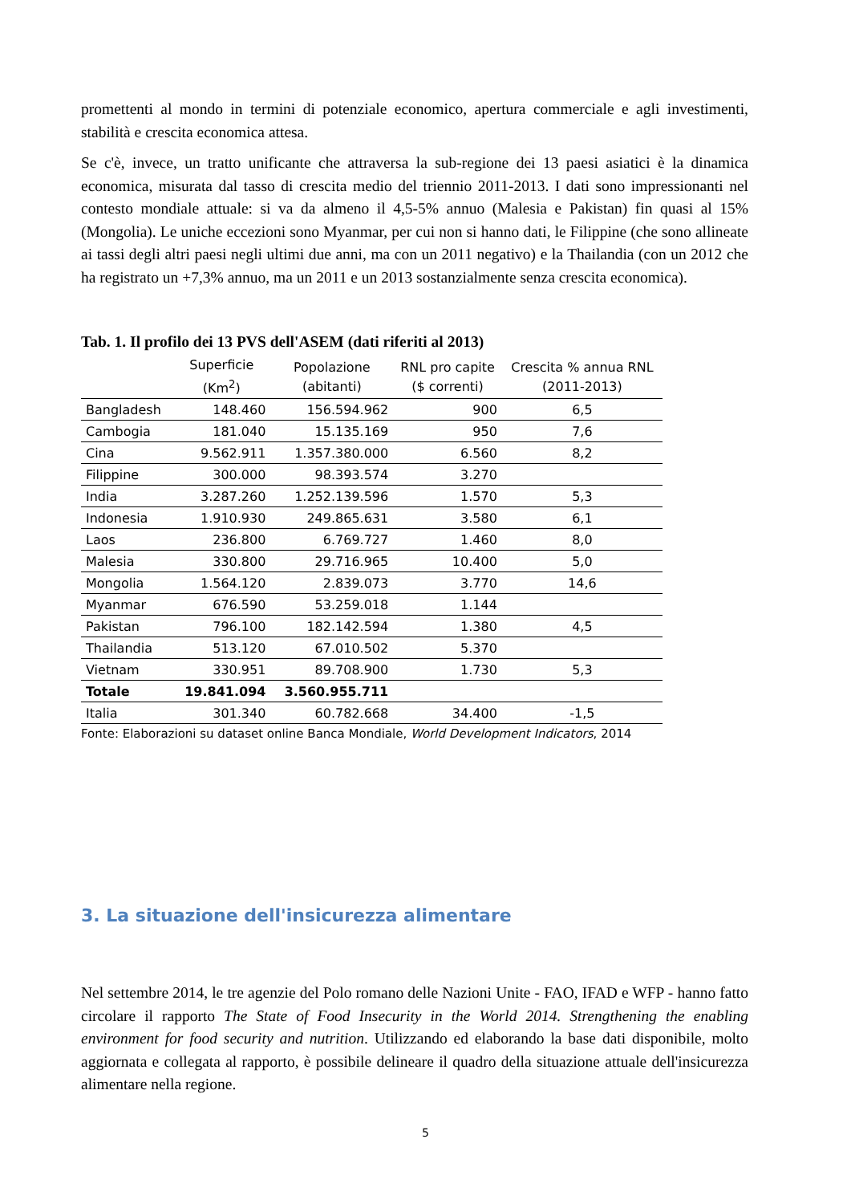promettenti al mondo in termini di potenziale economico, apertura commerciale e agli investimenti, stabilità e crescita economica attesa.
Se c'è, invece, un tratto unificante che attraversa la sub-regione dei 13 paesi asiatici è la dinamica economica, misurata dal tasso di crescita medio del triennio 2011-2013. I dati sono impressionanti nel contesto mondiale attuale: si va da almeno il 4,5-5% annuo (Malesia e Pakistan) fin quasi al 15% (Mongolia). Le uniche eccezioni sono Myanmar, per cui non si hanno dati, le Filippine (che sono allineate ai tassi degli altri paesi negli ultimi due anni, ma con un 2011 negativo) e la Thailandia (con un 2012 che ha registrato un +7,3% annuo, ma un 2011 e un 2013 sostanzialmente senza crescita economica).
Tab. 1. Il profilo dei 13 PVS dell'ASEM (dati riferiti al 2013)
| | Superficie (Km<sup>2</sup>) | Popolazione (abitanti) | RNL pro capite ($ correnti) | Crescita % annua RNL (2011-2013) |
| --- | --- | --- | --- | --- |
| Bangladesh | 148.460 | 156.594.962 | 900 | 6,5 |
| Cambogia | 181.040 | 15.135.169 | 950 | 7,6 |
| Cina | 9.562.911 | 1.357.380.000 | 6.560 | 8,2 |
| Filippine | 300.000 | 98.393.574 | 3.270 | |
| India | 3.287.260 | 1.252.139.596 | 1.570 | 5,3 |
| Indonesia | 1.910.930 | 249.865.631 | 3.580 | 6,1 |
| Laos | 236.800 | 6.769.727 | 1.460 | 8,0 |
| Malesia | 330.800 | 29.716.965 | 10.400 | 5,0 |
| Mongolia | 1.564.120 | 2.839.073 | 3.770 | 14,6 |
| Myanmar | 676.590 | 53.259.018 | 1.144 | |
| Pakistan | 796.100 | 182.142.594 | 1.380 | 4,5 |
| Thailandia | 513.120 | 67.010.502 | 5.370 | |
| Vietnam | 330.951 | 89.708.900 | 1.730 | 5,3 |
| Totale | 19.841.094 | 3.560.955.711 | | |
| Italia | 301.340 | 60.782.668 | 34.400 | -1,5 |
Fonte: Elaborazioni su dataset online Banca Mondiale, World Development Indicators, 2014
3. La situazione dell'insicurezza alimentare
Nel settembre 2014, le tre agenzie del Polo romano delle Nazioni Unite - FAO, IFAD e WFP - hanno fatto circolare il rapporto The State of Food Insecurity in the World 2014. Strengthening the enabling environment for food security and nutrition. Utilizzando ed elaborando la base dati disponibile, molto aggiornata e collegata al rapporto, è possibile delineare il quadro della situazione attuale dell'insicurezza alimentare nella regione.
5